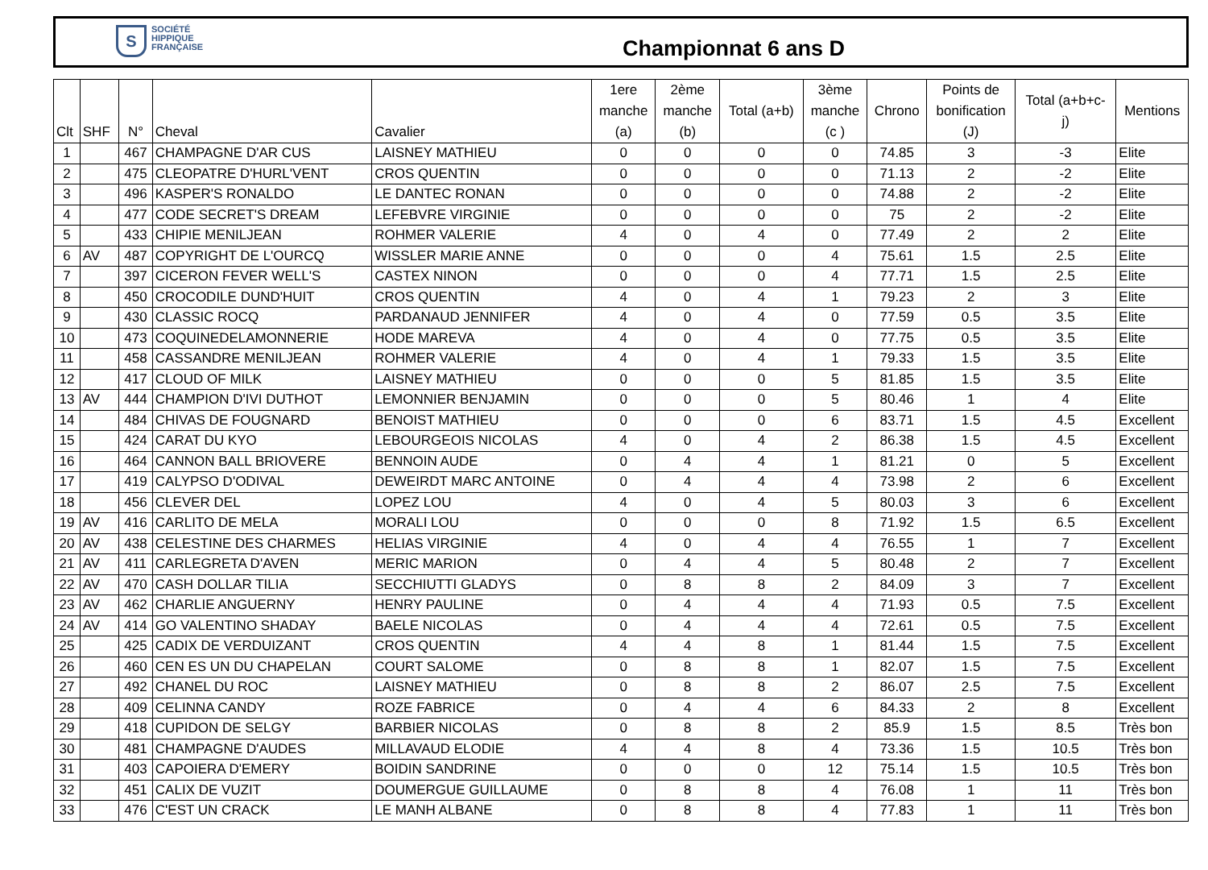S SOCIÉTÉ
HIPPIQUE
FRANÇAISE
Championnat 6 ans D
| Clt | SHF | N° | Cheval | Cavalier | 1ere manche (a) | 2ème manche (b) | Total (a+b) | 3ème manche (c ) | Chrono | Points de bonification (J) | Total (a+b+c- j) | Mentions |
| --- | --- | --- | --- | --- | --- | --- | --- | --- | --- | --- | --- | --- |
| 1 | | 467 | CHAMPAGNE D'AR CUS | LAISNEY MATHIEU | 0 | 0 | 0 | 0 | 74.85 | 3 | -3 | Elite |
| 2 | | 475 | CLEOPATRE D'HURL'VENT | CROS QUENTIN | 0 | 0 | 0 | 0 | 71.13 | 2 | -2 | Elite |
| 3 | | 496 | KASPER'S RONALDO | LE DANTEC RONAN | 0 | 0 | 0 | 0 | 74.88 | 2 | -2 | Elite |
| 4 | | 477 | CODE SECRET'S DREAM | LEFEBVRE VIRGINIE | 0 | 0 | 0 | 0 | 75 | 2 | -2 | Elite |
| 5 | | 433 | CHIPIE MENILJEAN | ROHMER VALERIE | 4 | 0 | 4 | 0 | 77.49 | 2 | 2 | Elite |
| 6 | AV | 487 | COPYRIGHT DE L'OURCQ | WISSLER MARIE ANNE | 0 | 0 | 0 | 4 | 75.61 | 1.5 | 2.5 | Elite |
| 7 | | 397 | CICERON FEVER WELL'S | CASTEX NINON | 0 | 0 | 0 | 4 | 77.71 | 1.5 | 2.5 | Elite |
| 8 | | 450 | CROCODILE DUND'HUIT | CROS QUENTIN | 4 | 0 | 4 | 1 | 79.23 | 2 | 3 | Elite |
| 9 | | 430 | CLASSIC ROCQ | PARDANAUD JENNIFER | 4 | 0 | 4 | 0 | 77.59 | 0.5 | 3.5 | Elite |
| 10 | | 473 | COQUINEDELAMONNERIE | HODE MAREVA | 4 | 0 | 4 | 0 | 77.75 | 0.5 | 3.5 | Elite |
| 11 | | 458 | CASSANDRE MENILJEAN | ROHMER VALERIE | 4 | 0 | 4 | 1 | 79.33 | 1.5 | 3.5 | Elite |
| 12 | | 417 | CLOUD OF MILK | LAISNEY MATHIEU | 0 | 0 | 0 | 5 | 81.85 | 1.5 | 3.5 | Elite |
| 13 | AV | 444 | CHAMPION D'IVI DUTHOT | LEMONNIER BENJAMIN | 0 | 0 | 0 | 5 | 80.46 | 1 | 4 | Elite |
| 14 | | 484 | CHIVAS DE FOUGNARD | BENOIST MATHIEU | 0 | 0 | 0 | 6 | 83.71 | 1.5 | 4.5 | Excellent |
| 15 | | 424 | CARAT DU KYO | LEBOURGEOIS NICOLAS | 4 | 0 | 4 | 2 | 86.38 | 1.5 | 4.5 | Excellent |
| 16 | | 464 | CANNON BALL BRIOVERE | BENNOIN AUDE | 0 | 4 | 4 | 1 | 81.21 | 0 | 5 | Excellent |
| 17 | | 419 | CALYPSO D'ODIVAL | DEWEIRDT MARC ANTOINE | 0 | 4 | 4 | 4 | 73.98 | 2 | 6 | Excellent |
| 18 | | 456 | CLEVER DEL | LOPEZ LOU | 4 | 0 | 4 | 5 | 80.03 | 3 | 6 | Excellent |
| 19 | AV | 416 | CARLITO DE MELA | MORALI LOU | 0 | 0 | 0 | 8 | 71.92 | 1.5 | 6.5 | Excellent |
| 20 | AV | 438 | CELESTINE DES CHARMES | HELIAS VIRGINIE | 4 | 0 | 4 | 4 | 76.55 | 1 | 7 | Excellent |
| 21 | AV | 411 | CARLEGRETA D'AVEN | MERIC MARION | 0 | 4 | 4 | 5 | 80.48 | 2 | 7 | Excellent |
| 22 | AV | 470 | CASH DOLLAR TILIA | SECCHIUTTI GLADYS | 0 | 8 | 8 | 2 | 84.09 | 3 | 7 | Excellent |
| 23 | AV | 462 | CHARLIE ANGUERNY | HENRY PAULINE | 0 | 4 | 4 | 4 | 71.93 | 0.5 | 7.5 | Excellent |
| 24 | AV | 414 | GO VALENTINO SHADAY | BAELE NICOLAS | 0 | 4 | 4 | 4 | 72.61 | 0.5 | 7.5 | Excellent |
| 25 | | 425 | CADIX DE VERDUIZANT | CROS QUENTIN | 4 | 4 | 8 | 1 | 81.44 | 1.5 | 7.5 | Excellent |
| 26 | | 460 | CEN ES UN DU CHAPELAN | COURT SALOME | 0 | 8 | 8 | 1 | 82.07 | 1.5 | 7.5 | Excellent |
| 27 | | 492 | CHANEL DU ROC | LAISNEY MATHIEU | 0 | 8 | 8 | 2 | 86.07 | 2.5 | 7.5 | Excellent |
| 28 | | 409 | CELINNA CANDY | ROZE FABRICE | 0 | 4 | 4 | 6 | 84.33 | 2 | 8 | Excellent |
| 29 | | 418 | CUPIDON DE SELGY | BARBIER NICOLAS | 0 | 8 | 8 | 2 | 85.9 | 1.5 | 8.5 | Très bon |
| 30 | | 481 | CHAMPAGNE D'AUDES | MILLAVAUD ELODIE | 4 | 4 | 8 | 4 | 73.36 | 1.5 | 10.5 | Très bon |
| 31 | | 403 | CAPOIERA D'EMERY | BOIDIN SANDRINE | 0 | 0 | 0 | 12 | 75.14 | 1.5 | 10.5 | Très bon |
| 32 | | 451 | CALIX DE VUZIT | DOUMERGUE GUILLAUME | 0 | 8 | 8 | 4 | 76.08 | 1 | 11 | Très bon |
| 33 | | 476 | C'EST UN CRACK | LE MANH ALBANE | 0 | 8 | 8 | 4 | 77.83 | 1 | 11 | Très bon |